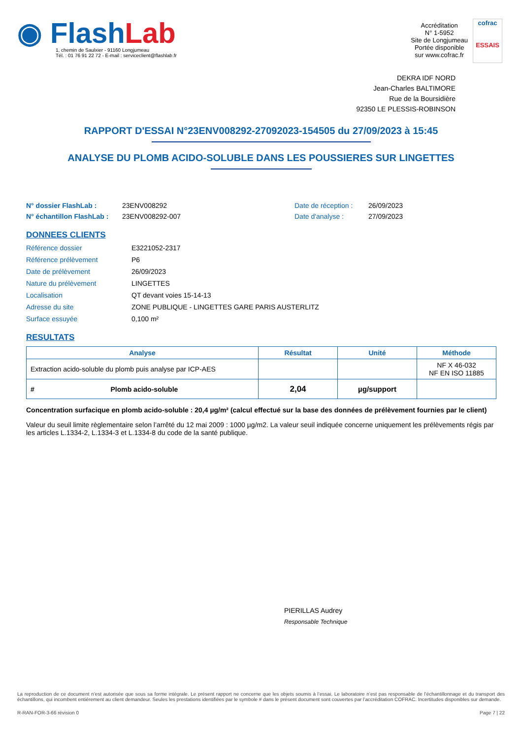◉ Flash Lab
1, chemin de Saulxier - 91160 Longjumeau
Tél. : 01 76 91 22 72 - E-mail : serviceclient@flashlab.fr
Accréditation
N° 1-5952
Site de Longjumeau
Portée disponible
sur www.cofrac.fr
cofrac
ESSAIS
DEKRA IDF NORD
Jean-Charles BALTIMORE
Rue de la Boursidière
92350 LE PLESSIS-ROBINSON
RAPPORT D'ESSAI N°23ENV008292-27092023-154505 du 27/09/2023 à 15:45
ANALYSE DU PLOMB ACIDO-SOLUBLE DANS LES POUSSIERES SUR LINGETTES
N° dossier FlashLab : 23ENV008292 Date de réception : 26/09/2023 N° échantillon FlashLab : 23ENV008292-007 Date d'analyse : 27/09/2023
DONNEES CLIENTS
Référence dossier E3221052-2317 Référence prélèvement P6 Date de prélèvement 26/09/2023 Nature du prélèvement LINGETTES Localisation QT devant voies 15-14-13 Adresse du site ZONE PUBLIQUE - LINGETTES GARE PARIS AUSTERLITZ Surface essuyée 0,100 m²
RESULTATS
| Analyse | Résultat | Unité | Méthode |
| --- | --- | --- | --- |
| Extraction acido-soluble du plomb puis analyse par ICP-AES | | | NF X 46-032 NF EN ISO 11885 |
| # Plomb acido-soluble | 2,04 | µg/support | |
Concentration surfacique en plomb acido-soluble : 20,4 µg/m² (calcul effectué sur la base des données de prélèvement fournies par le client)
Valeur du seuil limite règlementaire selon l’arrêté du 12 mai 2009 : 1000 µg/m2. La valeur seuil indiquée concerne uniquement les prélèvements régis par les articles L.1334-2, L.1334-3 et L.1334-8 du code de la santé publique.
PIERILLAS Audrey
Responsable Technique
La reproduction de ce document n’est autorisée que sous sa forme intégrale. Le présent rapport ne concerne que les objets soumis à l’essai. Le laboratoire n’est pas responsable de l’échantillonnage et du transport des échantillons, qui incombent entièrement au client demandeur. Seules les prestations identifiées par le symbole # dans le présent document sont couvertes par l’accréditation COFRAC. Incertitudes disponibles sur demande.
R-RAN-FOR-3-66 révision 0 Page 7 | 22